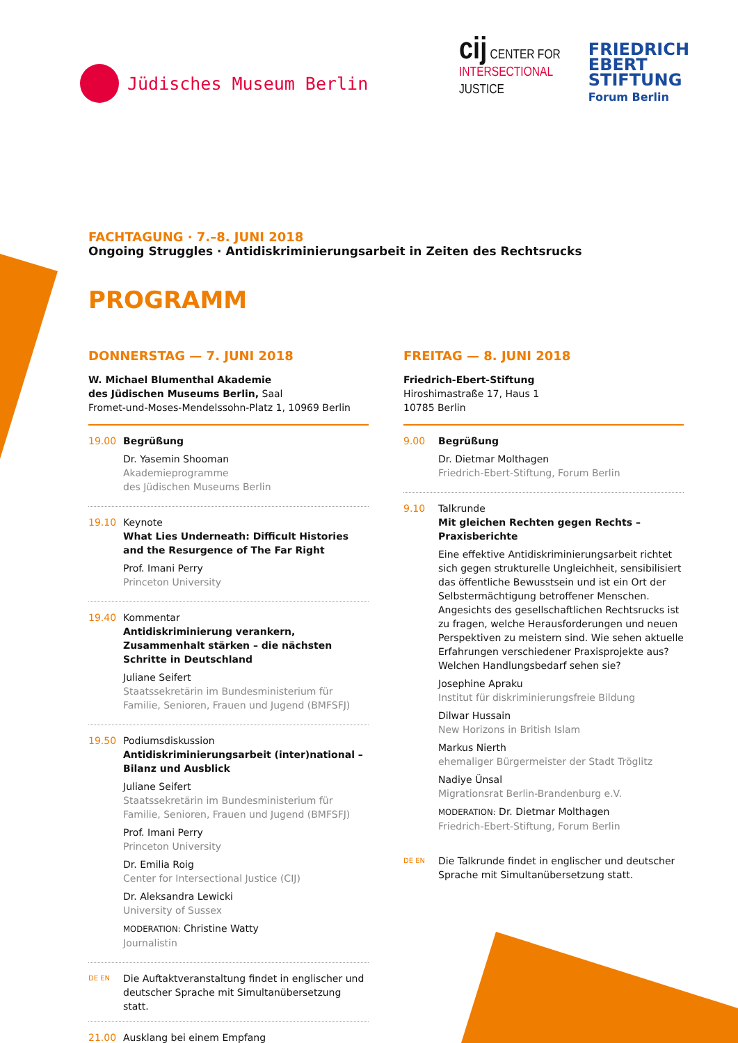Jüdisches Museum Berlin
cij CENTER FOR
INTERSECTIONAL
JUSTICE
FRIEDRICH
EBERT
STIFTUNG
Forum Berlin
FACHTAGUNG · 7.–8. JUNI 2018
Ongoing Struggles · Antidiskriminierungsarbeit in Zeiten des Rechtsrucks
PROGRAMM
DONNERSTAG — 7. JUNI 2018
W. Michael Blumenthal Akademie
des Jüdischen Museums Berlin, Saal
Fromet-und-Moses-Mendelssohn-Platz 1, 10969 Berlin
19.00 Begrüßung
Dr. Yasemin Shooman
Akademieprogramme
des Jüdischen Museums Berlin
19.10 Keynote
What Lies Underneath: Difficult Histories and the Resurgence of The Far Right
Prof. Imani Perry
Princeton University
19.40 Kommentar
Antidiskriminierung verankern, Zusammenhalt stärken – die nächsten Schritte in Deutschland
Juliane Seifert
Staatssekretärin im Bundesministerium für Familie, Senioren, Frauen und Jugend (BMFSFJ)
19.50 Podiumsdiskussion
Antidiskriminierungsarbeit (inter)national – Bilanz und Ausblick
Juliane Seifert
Staatssekretärin im Bundesministerium für Familie, Senioren, Frauen und Jugend (BMFSFJ)
Prof. Imani Perry
Princeton University
Dr. Emilia Roig
Center for Intersectional Justice (CIJ)
Dr. Aleksandra Lewicki
University of Sussex
MODERATION: Christine Watty
Journalistin
DE EN
Die Auftaktveranstaltung findet in englischer und deutscher Sprache mit Simultanübersetzung statt.
21.00 Ausklang bei einem Empfang
FREITAG — 8. JUNI 2018
Friedrich-Ebert-Stiftung
Hiroshimastraße 17, Haus 1
10785 Berlin
9.00 Begrüßung
Dr. Dietmar Molthagen
Friedrich-Ebert-Stiftung, Forum Berlin
9.10 Talkrunde
Mit gleichen Rechten gegen Rechts – Praxisberichte
Eine effektive Antidiskriminierungsarbeit richtet sich gegen strukturelle Ungleichheit, sensibilisiert das öffentliche Bewusstsein und ist ein Ort der Selbstermächtigung betroffener Menschen. Angesichts des gesellschaftlichen Rechtsrucks ist zu fragen, welche Herausforderungen und neuen Perspektiven zu meistern sind. Wie sehen aktuelle Erfahrungen verschiedener Praxisprojekte aus? Welchen Handlungsbedarf sehen sie?
Josephine Apraku
Institut für diskriminierungsfreie Bildung
Dilwar Hussain
New Horizons in British Islam
Markus Nierth
ehemaliger Bürgermeister der Stadt Tröglitz
Nadiye Ünsal
Migrationsrat Berlin-Brandenburg e.V.
MODERATION: Dr. Dietmar Molthagen
Friedrich-Ebert-Stiftung, Forum Berlin
DE EN
Die Talkrunde findet in englischer und deutscher Sprache mit Simultanübersetzung statt.